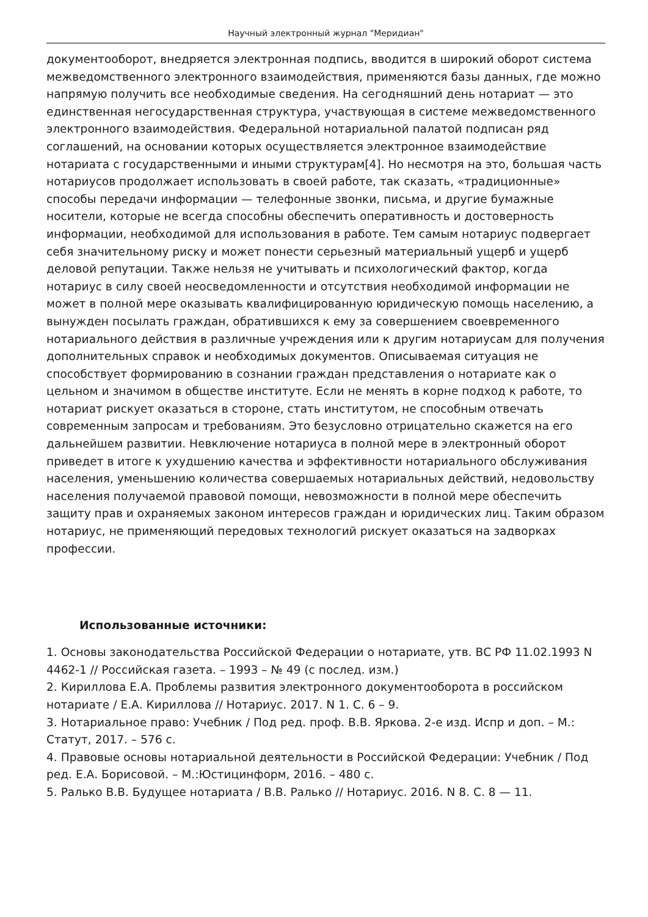Научный электронный журнал "Меридиан"
документооборот, внедряется электронная подпись, вводится в широкий оборот система межведомственного электронного взаимодействия, применяются базы данных, где можно напрямую получить все необходимые сведения. На сегодняшний день нотариат — это единственная негосударственная структура, участвующая в системе межведомственного электронного взаимодействия. Федеральной нотариальной палатой подписан ряд соглашений, на основании которых осуществляется электронное взаимодействие нотариата с государственными и иными структурам[4]. Но несмотря на это, большая часть нотариусов продолжает использовать в своей работе, так сказать, «традиционные» способы передачи информации — телефонные звонки, письма, и другие бумажные носители, которые не всегда способны обеспечить оперативность и достоверность информации, необходимой для использования в работе. Тем самым нотариус подвергает себя значительному риску и может понести серьезный материальный ущерб и ущерб деловой репутации. Также нельзя не учитывать и психологический фактор, когда нотариус в силу своей неосведомленности и отсутствия необходимой информации не может в полной мере оказывать квалифицированную юридическую помощь населению, а вынужден посылать граждан, обратившихся к ему за совершением своевременного нотариального действия в различные учреждения или к другим нотариусам для получения дополнительных справок и необходимых документов. Описываемая ситуация не способствует формированию в сознании граждан представления о нотариате как о цельном и значимом в обществе институте. Если не менять в корне подход к работе, то нотариат рискует оказаться в стороне, стать институтом, не способным отвечать современным запросам и требованиям. Это безусловно отрицательно скажется на его дальнейшем развитии. Невключение нотариуса в полной мере в электронный оборот приведет в итоге к ухудшению качества и эффективности нотариального обслуживания населения, уменьшению количества совершаемых нотариальных действий, недовольству населения получаемой правовой помощи, невозможности в полной мере обеспечить защиту прав и охраняемых законом интересов граждан и юридических лиц. Таким образом нотариус, не применяющий передовых технологий рискует оказаться на задворках профессии.
Использованные источники:
1. Основы законодательства Российской Федерации о нотариате, утв. ВС РФ 11.02.1993 N 4462-1 // Российская газета. – 1993 – № 49 (с послед. изм.)
2. Кириллова Е.А. Проблемы развития электронного документооборота в российском нотариате / Е.А. Кириллова // Нотариус. 2017. N 1. С. 6 – 9.
3. Нотариальное право: Учебник / Под ред. проф. В.В. Яркова. 2-е изд. Испр и доп. – М.: Статут, 2017. – 576 с.
4. Правовые основы нотариальной деятельности в Российской Федерации: Учебник / Под ред. Е.А. Борисовой. – М.:Юстицинформ, 2016. – 480 с.
5. Ралько В.В. Будущее нотариата / В.В. Ралько // Нотариус. 2016. N 8. С. 8 — 11.